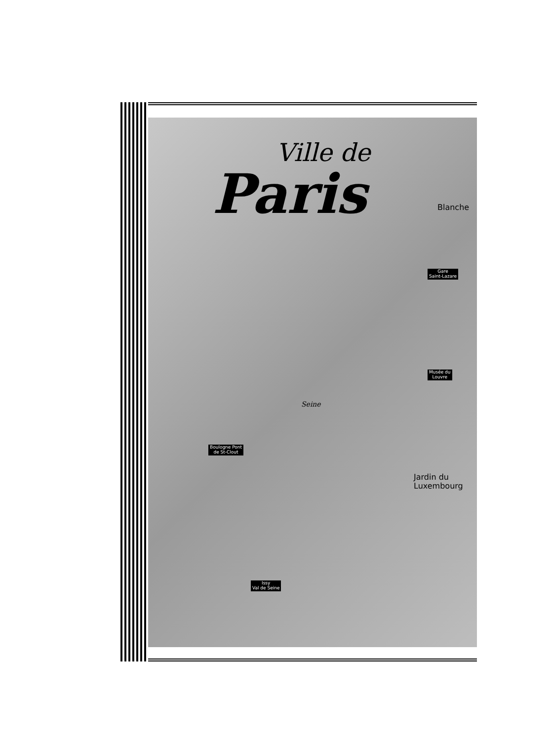Ville de
Paris
Blanche
Gare
Saint-Lazare
Musée du
Louvre
Seine
Boulogne Pont
de St-Clout
Jardin du
Luxembourg
Issy
Val de Seine